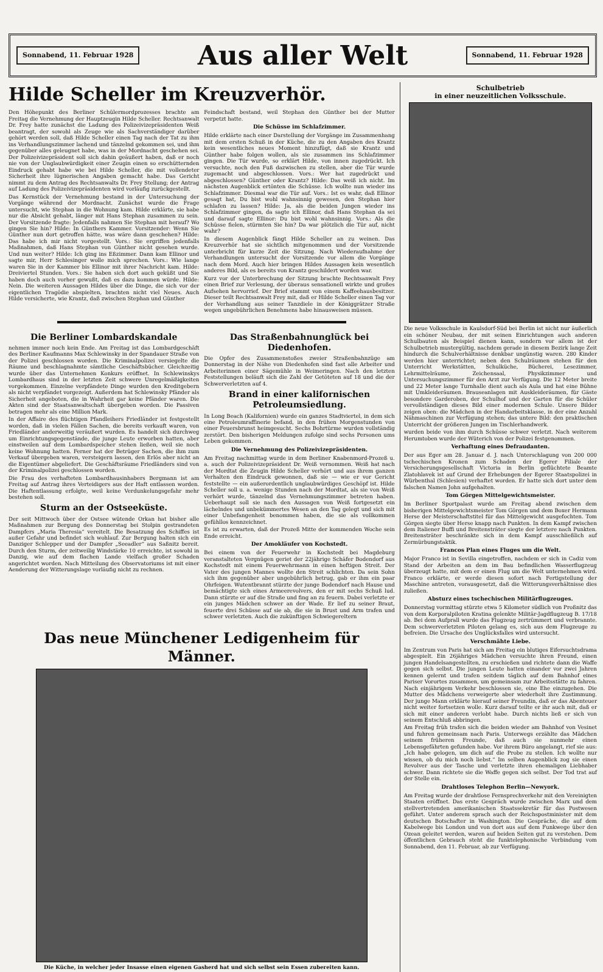Sonnabend, 11. Februar 1928
Aus aller Welt
Sonnabend, 11. Februar 1928
Hilde Scheller im Kreuzverhör.
Den Höhepunkt des Berliner Schülermordprozesses brachte am Freitag die Vernehmung der Hauptzeugin Hilde Scheller. Rechtsanwalt Dr. Frey hatte zunächst die Ladung des Polizeivizepräsidenten Weiß beantragt, der sowohl als Zeuge wie als Sachverständiger darüber gehört werden soll, daß Hilde Scheller einen Tag nach der Tat zu ihm ins Verhandlungszimmer lachend und tänzelnd gekommen sei, und ihm gegenüber alles geleugnet habe, was in der Mordnacht geschehen sei. Der Polizeivizepräsident soll sich dahin geäußert haben, daß er noch nie von der Unglaubwürdigkeit einer Zeugin einen so erschütternden Eindruck gehabt habe wie bei Hilde Scheller, die mit vollendeter Sicherheit ihre lügnerischen Angaben gemacht habe. Das Gericht nimmt zu dem Antrag des Rechtsanwalts Dr. Frey Stellung; der Antrag auf Ladung des Polizeivizepräsidenten wird vorläufig zurückgestellt.
Das Kernstück der Vernehmung bestand in der Untersuchung der Vorgänge während der Mordnacht. Zunächst wurde die Frage untersucht, wie Stephan in die Wohnung kam. Hilde erklärte, sie habe nur die Absicht gehabt, länger mit Hans Stephan zusammen zu sein. Der Vorsitzende fragte: Jedenfalls nahmen Sie Stephan mit herauf? Wo gingen Sie hin? Hilde: In Günthers Kammer. Vorsitzender: Wenn Sie Günther nun dort getroffen hätte, was wäre dann geschehen? Hilde: Das habe ich mir nicht vorgestellt. Vors.: Sie ergriffen jedenfalls Maßnahmen, daß Hans Stephan von Günther nicht gesehen wurde. Und nun weiter? Hilde: Ich ging ins Eßzimmer. Dann kam Ellinor und sagte mir, Herr Schlesinger wolle mich sprechen. Vors.: Wie lange waren Sie in der Kammer bis Ellinor mit ihrer Nachricht kam. Hilde: Dreiviertel Stunden. Vors.: Sie haben sich dort auch geküßt und Sie haben doch auch vorher gewußt, daß es dazu kommen würde. Hilde: Nein. Die weiteren Aussagen Hildes über die Dinge, die sich vor der eigentlichen Tragödie abspielten, brachten nicht viel Neues. Auch Hilde versicherte, wie Krantz, daß zwischen Stephan und Günther
Feindschaft bestand, weil Stephan den Günther bei der Mutter verpetzt hatte.
Die Schüsse im Schlafzimmer.
Hilde erklärte nach einer Darstellung der Vorgänge im Zusammenhang mit dem ersten Schuß in der Küche, die zu den Angaben des Krantz kein wesentliches neues Moment hinzufügt, daß sie Krantz und Günther habe folgen wollen, als sie zusammen ins Schlafzimmer gingen. Die Tür wurde, so erklärt Hilde, von innen zugedrückt. Ich versuchte, noch den Fuß dazwischen zu stellen, aber die Tür wurde zugemacht und abgeschlossen. Vors.: Wer hat zugedrückt und abgeschlossen? Günther oder Krantz? Hilde: Das weiß ich nicht. Im nächsten Augenblick ertönten die Schüsse. Ich wollte nun wieder ins Schlafzimmer. Diesmal war die Tür auf. Vors.: Ist es wahr, daß Ellinor gesagt hat, Du bist wohl wahnsinnig gewesen, den Stephan hier schlafen zu lassen? Hilde: Ja, als die beiden Jungen wieder ins Schlafzimmer gingen, da sagte ich Ellinor, daß Hans Stephan da sei und darauf sagte Ellinor: Du bist wohl wahnsinnig. Vors.: Als die Schüsse fielen, stürmten Sie hin? Da war plötzlich die Tür auf, nicht wahr?
In diesem Augenblick fängt Hilde Scheller an zu weinen. Das Kreuzverhör hat sie sichtlich mitgenommen und der Vorsitzende unterbricht für kurze Zeit die Sitzung. Nach Wiederaufnahme der Verhandlungen untersucht der Vorsitzende vor allem die Vorgänge nach dem Mord. Auch hier bringen Hildes Aussagen kein wesentlich anderes Bild, als es bereits von Krantz geschildert worden war.
Kurz vor der Unterbrechung der Sitzung brachte Rechtsanwalt Frey einen Brief zur Verlesung, der überaus sensationell wirkte und großes Aufsehen hervorrief. Der Brief stammt von einem Kaffeehausbesitzer. Dieser teilt Rechtsanwalt Frey mit, daß er Hilde Scheller einen Tag vor der Verhandlung aus seiner Tanzdiele in der Königgrätzer Straße wegen ungebührlichen Benehmens habe hinausweisen müssen.
Die Berliner Lombardskandale
nehmen immer noch kein Ende. Am Freitag ist das Lombardgeschäft des Berliner Kaufmanns Max Schlewinsky in der Spandauer Straße von der Polizei geschlossen worden. Die Kriminalpolizei versiegelte die Räume und beschlagnahmte sämtliche Geschäftsbücher. Gleichzeitig wurde über das Unternehmen Konkurs eröffnet. In Schlewinskys Lombardhaus sind in der letzten Zeit schwere Unregelmäßigkeiten vorgekommen. Einzelne verpfändete Dinge wurden den Kreditgebern als nicht verpfändet vorgezeigt. Außerdem hat Schlewinsky Pfänder als Sicherheit angeboten, die in Wahrheit gar keine Pfänder waren. Die Akten sind der Staatsanwaltschaft übergeben worden. Die Passiven betragen mehr als eine Million Mark.
In der Affaire des flüchtigen Pfandleihers Friedländer ist festgestellt worden, daß in vielen Fällen Sachen, die bereits verkauft waren, von Friedländer anderweitig veräußert wurden. Es handelt sich durchweg um Einrichtungsgegenstände, die junge Leute erworben hatten, aber einstweilen auf dem Lombardspeicher stehen ließen, weil sie noch keine Wohnung hatten. Ferner hat der Betrüger Sachen, die ihm zum Verkauf übergeben waren, versteigern lassen, den Erlös aber nicht an die Eigentümer abgeliefert. Die Geschäftsräume Friedländers sind von der Kriminalpolizei geschlossen worden.
Die Frau des verhafteten Lombardhausinhabers Bergmann ist am Freitag auf Antrag ihres Verteidigers aus der Haft entlassen worden. Die Haftentlassung erfolgte, weil keine Verdunkelungsgefahr mehr bestehen soll.
Sturm an der Ostseeküste.
Der seit Mittwoch über der Ostsee wütende Orkan hat bisher alle Maßnahmen zur Bergung des Donnerstag bei Stolpin gestrandeten Dampfers „Maria Theresia“ vereitelt. Die Besatzung des Schiffes ist außer Gefahr und befindet sich wohlauf. Zur Bergung halten sich ein Danziger Schlepper und der Dampfer „Seeadler“ aus Saßnitz bereit. Durch den Sturm, der zeitweilig Windstärke 10 erreichte, ist sowohl in Danzig, wie auf dem flachen Lande vielfach großer Schaden angerichtet worden. Nach Mitteilung des Observatoriums ist mit einer Aenderung der Witterungslage vorläufig nicht zu rechnen.
Das Straßenbahnunglück bei Diedenhofen.
Die Opfer des Zusammenstoßes zweier Straßenbahnzüge am Donnerstag in der Nähe von Diedenhofen sind fast alle Arbeiter und Arbeiterinnen einer Sägemühle in Weimeringen. Nach den letzten Feststellungen beläuft sich die Zahl der Getöteten auf 18 und die der Schwerverletzten auf 4.
Brand in einer kalifornischen Petroleumsiedlung.
In Long Beach (Kalifornien) wurde ein ganzes Stadtviertel, in dem sich eine Petroleumraffinerie befand, in den frühen Morgenstunden von einer Feuersbrunst heimgesucht. Sechs Bohrtürme wurden vollständig zerstört. Den bisherigen Meldungen zufolge sind sechs Personen ums Leben gekommen.
Die Vernehmung des Polizeivizepräsidenten.
Am Freitag nachmittag wurde in dem Berliner Knabenmord-Prozeß u. a. auch der Polizeivizepräsident Dr. Weiß vernommen. Weiß hat nach der Mordtat die Zeugin Hilde Scheller verhört und aus ihrem ganzen Verhalten den Eindruck gewonnen, daß sie — wie er vor Gericht feststellte — ein außerordentlich unglaubwürdiges Geschöpf ist. Hilde Scheller soll u. a. wenige Stunden nach der Mordtat, als sie von Weiß verhört wurde, tänzelnd das Vernehmungszimmer betreten haben. Ueberhaupt soll sie nach den Aussagen von Weiß fortgesetzt ein lächelndes und unbekümmertes Wesen an den Tag gelegt und sich mit einer Unbefangenheit benommen haben, die sie als vollkommen gefühllos kennzeichnet.
Es ist zu erwarten, daß der Prozeß Mitte der kommenden Woche sein Ende erreicht.
Der Amokläufer von Kochstedt.
Bei einem von der Feuerwehr in Kochstedt bei Magdeburg veranstalteten Vergnügen geriet der 22jährige Schäfer Bodendorf aus Kochstedt mit einem Feuerwehrmann in einen heftigen Streit. Der Vater des jungen Mannes wollte den Streit schlichten. Da sein Sohn sich ihm gegenüber aber ungebührlich betrug, gab er ihm ein paar Ohrfeigen. Wutentbrannt stürzte der junge Bodendorf nach Hause und bemächtigte sich eines Armeerevolvers, den er mit sechs Schuß lud. Dann stürzte er auf die Straße und fing an zu feuern. Dabei verletzte er ein junges Mädchen schwer an der Wade. Er lief zu seiner Braut, feuerte drei Schüsse auf sie ab, die sie in Brust und Arm trafen und schwer verletzten. Auch die zukünftigen Schwiegereltern
Das neue Münchener Ledigenheim für Männer.
Die Küche, in welcher jeder Insasse einen eigenen Gasherd hat und sich selbst sein Essen zubereiten kann.
Schulbetrieb
in einer neuzeitlichen Volksschule.
Die neue Volksschule in Kaulsdorf-Süd bei Berlin ist nicht nur äußerlich ein schöner Neubau, der mit seinen Einrichtungen auch anderen Schulbauten als Beispiel dienen kann, sondern vor allem ist der Schulbetrieb mustergültig, nachdem gerade in diesem Bezirk lange Zeit hindurch die Schulverhältnisse denkbar ungünstig waren. 280 Kinder werden hier unterrichtet; neben den Schulräumen stehen für den Unterricht Werkstätten, Schulküche, Bücherei, Lesezimmer, Lehrmittelräume, Zeichensaal, Physikzimmer und Untersuchungszimmer für den Arzt zur Verfügung. Die 12 Meter breite und 22 Meter lange Turnhalle dient auch als Aula und hat eine Bühne mit Umkleideräumen. Brauseanlagen mit Auskleideräumen, für Gäste besondere Garderoben, der Schulhof und der Garten für die Schüler vervollständigen dieses Bild einer modernen Schule. Unsere Bilder zeigen oben: die Mädchen in der Handarbeitsklasse, in der eine Anzahl Nähmaschinen zur Verfügung stehen; das untere Bild: den praktischen Unterricht der größeren Jungen im Tischlerhandwerk.
wurden beide von ihm durch Schüsse schwer verletzt. Nach weiterem Herumtoben wurde der Wüterich von der Polizei festgenommen.
Verhaftung eines Defraudanten.
Der aus Eger am 28. Januar d. J. nach Unterschlagung von 200 000 tschechischen Kronen zum Schaden der Egerer Filiale der Versicherungsgesellschaft Victoria in Berlin geflüchtete Beamte Zlatohlavek ist auf Grund der Erhebungen der Egerer Staatspolizei in Würbenthal (Schlesien) verhaftet worden. Er hatte sich dort unter dem falschen Namen John aufgehalten.
Tom Görgen Mittelgewichtsmeister.
Im Berliner Sportpalast wurde am Freitag abend zwischen dem bisherigen Mittelgewichtsmeister Tom Görgen und dem Boxer Hermann Herse der Meisterschaftstitel für das Mittelgewicht ausgefochten. Tom Görgen siegte über Herse knapp nach Punkten. In dem Kampf zwischen dem Italiener Buffi und Breitensträter siegte der letztere nach Punkten. Breitensträter beschränkte sich in dem Kampf ausschließlich auf Zermürbungstaktik.
Francos Plan eines Fluges um die Welt.
Major Franco ist in Sevilla eingetroffen, nachdem er sich in Cadiz vom Stand der Arbeiten an dem im Bau befindlichen Wasserflugzeug überzeugt hatte, mit dem er einen Flug um die Welt unternehmen wird. Franco erklärte, er werde diesen sofort nach Fertigstellung der Maschine antreten, vorausgesetzt, daß die Witterungsverhältnisse dies zuließen.
Absturz eines tschechischen Militärflugzeuges.
Donnerstag vormittag stürzte etwa 5 Kilometer südlich von Proßnitz das von dem Korporalpiloten Kratina gelenkte Militär-Jagdflugzeug B. 17/18 ab. Bei dem Aufprall wurde das Flugzeug zertrümmert und verbrannte. Dem schwerverletzten Piloten gelang es, sich aus dem Flugzeuge zu befreien. Die Ursache des Unglücksfalles wird untersucht.
Verschmähte Liebe.
Im Zentrum von Paris hat sich am Freitag ein blutiges Eifersuchtsdrama abgespielt. Ein 26jähriges Mädchen versuchte ihren Freund, einen jungen Handelsangestellten, zu erschießen und richtete dann die Waffe gegen sich selbst. Die jungen Leute hatten einander vor zwei Jahren kennen gelernt und trafen seitdem täglich auf dem Bahnhof eines Pariser Vorortes zusammen, um gemeinsam zur Arbeitsstätte zu fahren. Nach einjährigem Verkehr beschlossen sie, eine Ehe einzugehen. Die Mutter des Mädchens verweigerte aber wiederholt ihre Zustimmung. Der junge Mann erklärte hierauf seiner Freundin, daß er das Abenteuer nicht weiter fortsetzen wolle. Kurz darauf teilte er ihr auch mit, daß er sich mit einer anderen verlobt habe. Durch nichts ließ er sich von seinem Entschluß abbringen.
Am Freitag früh trafen sich die beiden wieder am Bahnhof von Vesinet und fuhren gemeinsam nach Paris. Unterwegs erzählte das Mädchen seinem früheren Freunde, daß auch sie nunmehr einen Lebensgefährten gefunden habe. Vor ihrem Büro angelangt, rief sie aus: „Ich habe gelogen, um dich auf die Probe zu stellen. Ich wollte nur wissen, ob du mich noch liebst.“ Im selben Augenblick zog sie einen Revolver aus der Tasche und verletzte ihren ehemaligen Liebhaber schwer. Dann richtete sie die Waffe gegen sich selbst. Der Tod trat auf der Stelle ein.
Drahtloses Telephon Berlin—Newyork.
Am Freitag wurde der drahtlose Fernsprechverkehr mit den Vereinigten Staaten eröffnet. Das erste Gespräch wurde zwischen Marx und dem stellvertretenden amerikanischen Staatssekretär für das Postwesen geführt. Unter anderem sprach auch der Reichspostminister mit dem deutschen Botschafter in Washington. Die Gespräche, die auf dem Kabelwege bis London und von dort aus auf dem Funkwege über den Ozean geleitet werden, waren auf beiden Seiten gut zu verstehen. Dem öffentlichen Gebrauch steht die funktelephonische Verbindung vom Sonnabend, den 11. Februar, ab zur Verfügung.